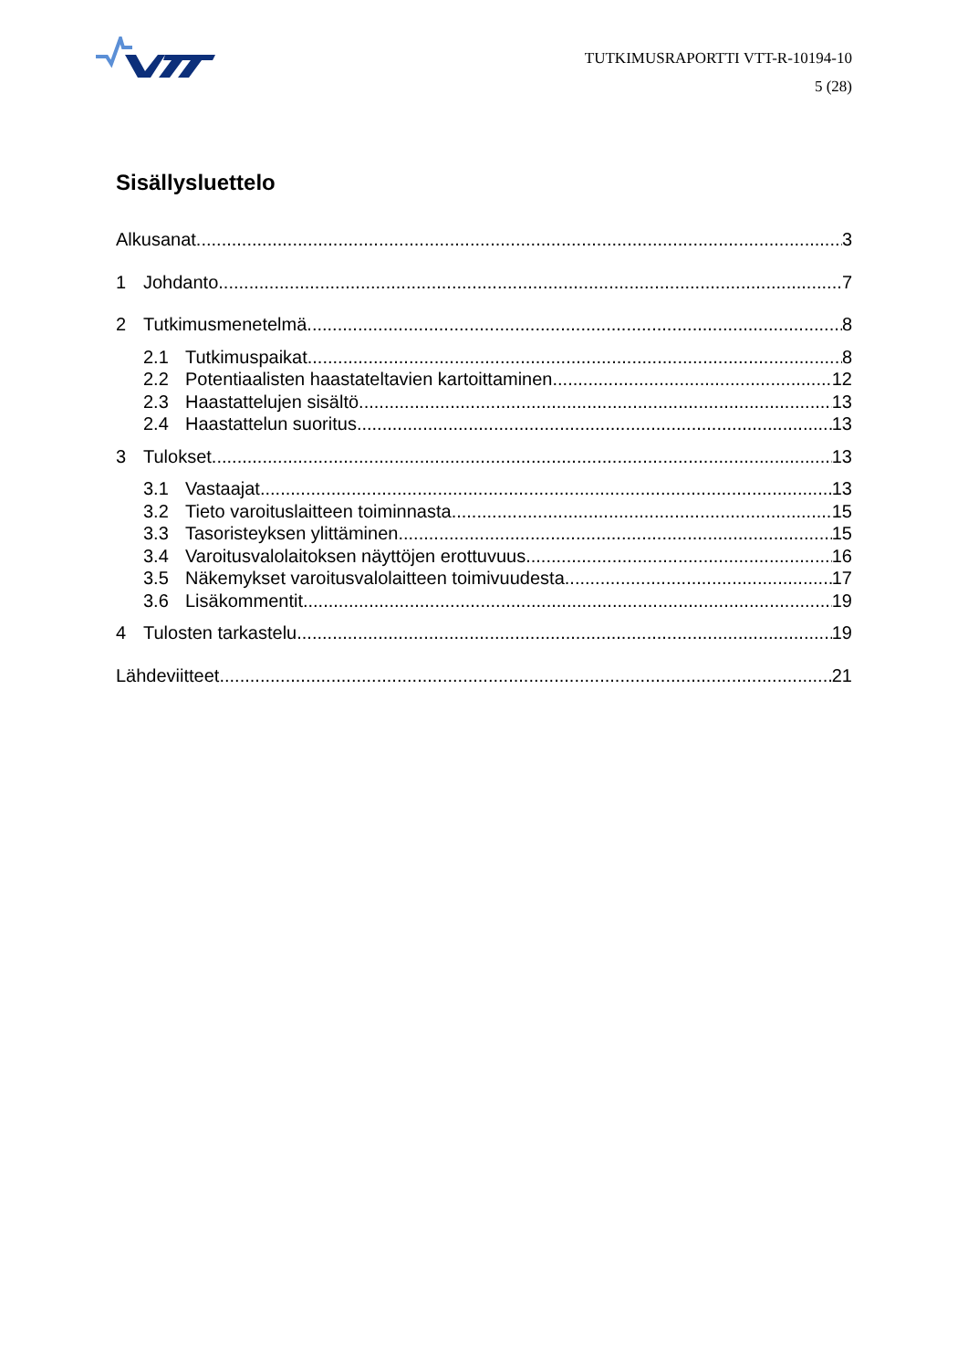TUTKIMUSRAPORTTI VTT-R-10194-10
5 (28)
Sisällysluettelo
Alkusanat 3
1 Johdanto 7
2 Tutkimusmenetelmä 8
2.1 Tutkimuspaikat 8
2.2 Potentiaalisten haastateltavien kartoittaminen 12
2.3 Haastattelujen sisältö 13
2.4 Haastattelun suoritus 13
3 Tulokset 13
3.1 Vastaajat 13
3.2 Tieto varoituslaitteen toiminnasta 15
3.3 Tasoristeyksen ylittäminen 15
3.4 Varoitusvalolaitoksen näyttöjen erottuvuus 16
3.5 Näkemykset varoitusvalolaitteen toimivuudesta 17
3.6 Lisäkommentit 19
4 Tulosten tarkastelu 19
Lähdeviitteet 21